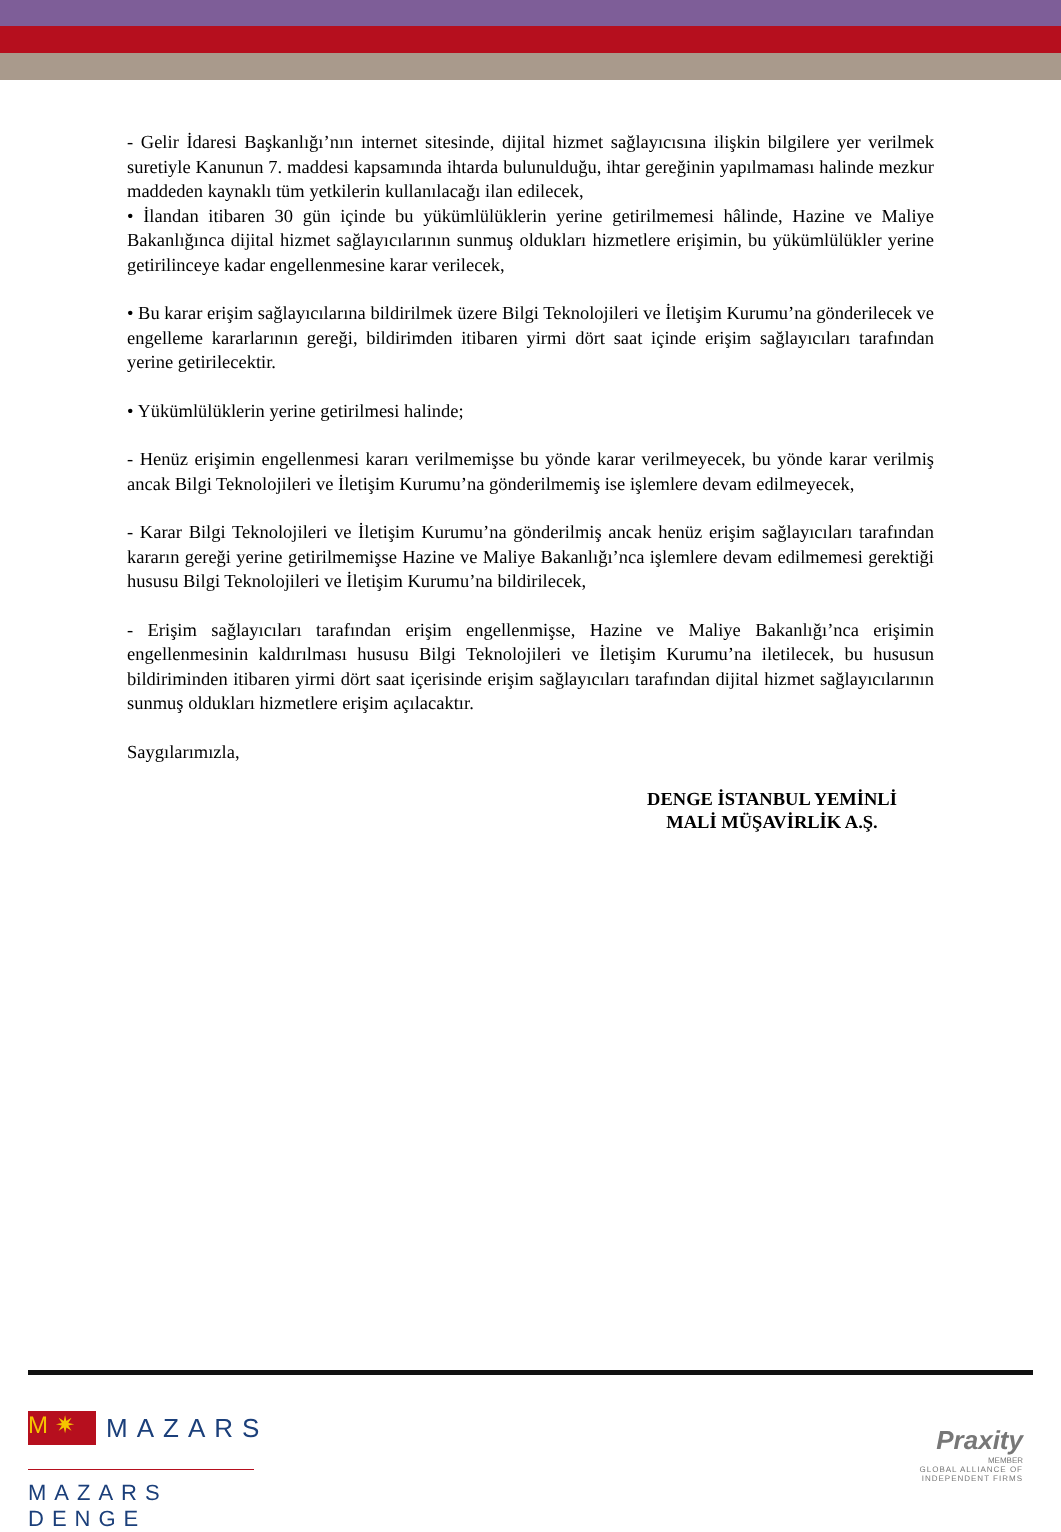- Gelir İdaresi Başkanlığı’nın internet sitesinde, dijital hizmet sağlayıcısına ilişkin bilgilere yer verilmek suretiyle Kanunun 7. maddesi kapsamında ihtarda bulunulduğu, ihtar gereğinin yapılmaması halinde mezkur maddeden kaynaklı tüm yetkilerin kullanılacağı ilan edilecek,
• İlandan itibaren 30 gün içinde bu yükümlülüklerin yerine getirilmemesi hâlinde, Hazine ve Maliye Bakanlığınca dijital hizmet sağlayıcılarının sunmuş oldukları hizmetlere erişimin, bu yükümlülükler yerine getirilinceye kadar engellenmesine karar verilecek,
• Bu karar erişim sağlayıcılarına bildirilmek üzere Bilgi Teknolojileri ve İletişim Kurumu’na gönderilecek ve engelleme kararlarının gereği, bildirimden itibaren yirmi dört saat içinde erişim sağlayıcıları tarafından yerine getirilecektir.
• Yükümlülüklerin yerine getirilmesi halinde;
- Henüz erişimin engellenmesi kararı verilmemişse bu yönde karar verilmeyecek, bu yönde karar verilmiş ancak Bilgi Teknolojileri ve İletişim Kurumu’na gönderilmemiş ise işlemlere devam edilmeyecek,
- Karar Bilgi Teknolojileri ve İletişim Kurumu’na gönderilmiş ancak henüz erişim sağlayıcıları tarafından kararın gereği yerine getirilmemişse Hazine ve Maliye Bakanlığı’nca işlemlere devam edilmemesi gerektiği hususu Bilgi Teknolojileri ve İletişim Kurumu’na bildirilecek,
- Erişim sağlayıcıları tarafından erişim engellenmişse, Hazine ve Maliye Bakanlığı’nca erişimin engellenmesinin kaldırılması hususu Bilgi Teknolojileri ve İletişim Kurumu’na iletilecek, bu hususun bildiriminden itibaren yirmi dört saat içerisinde erişim sağlayıcıları tarafından dijital hizmet sağlayıcılarının sunmuş oldukları hizmetlere erişim açılacaktır.
Saygılarımızla,
DENGE İSTANBUL YEMİNLİ
MALİ MÜŞAVİRLİK A.Ş.
M ✷ MAZARS
MAZARS DENGE
Praxity
MEMBER
GLOBAL ALLIANCE OF
INDEPENDENT FIRMS